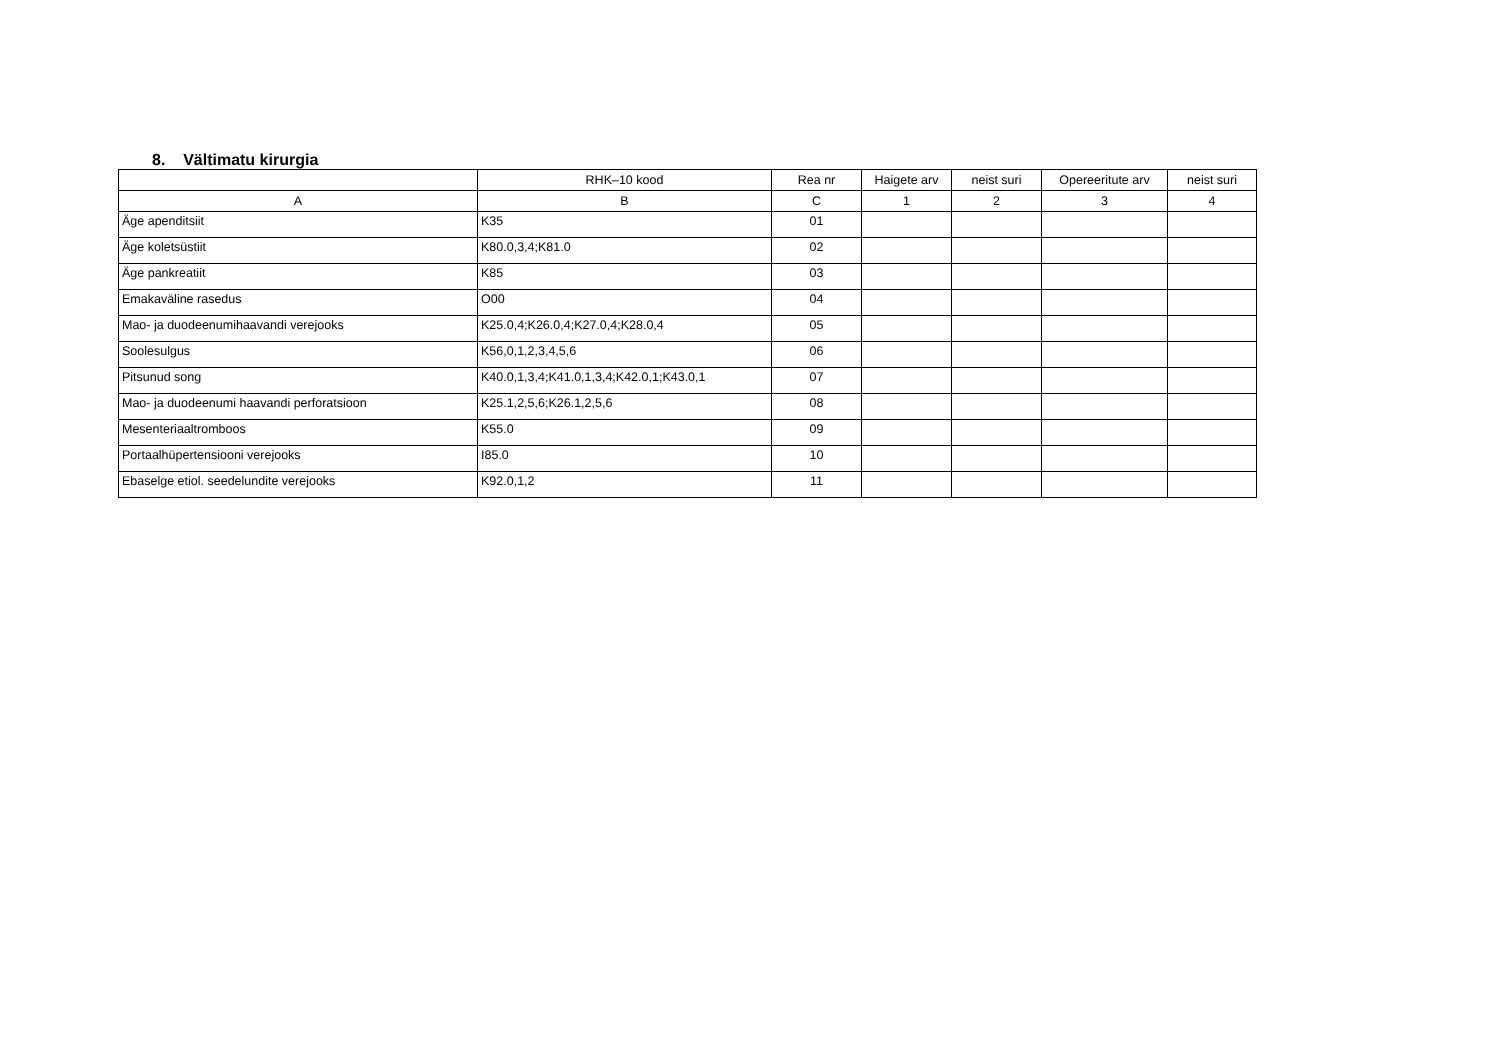8. Vältimatu kirurgia
| | RHK–10 kood | Rea nr | Haigete arv | neist suri | Opereeritute arv | neist suri |
| --- | --- | --- | --- | --- | --- | --- |
| A | B | C | 1 | 2 | 3 | 4 |
| Äge apenditsiit | K35 | 01 | | | | |
| Äge koletsüstiit | K80.0,3,4;K81.0 | 02 | | | | |
| Äge pankreatiit | K85 | 03 | | | | |
| Emakaväline rasedus | O00 | 04 | | | | |
| Mao- ja duodeenumihaavandi verejooks | K25.0,4;K26.0,4;K27.0,4;K28.0,4 | 05 | | | | |
| Soolesulgus | K56,0,1,2,3,4,5,6 | 06 | | | | |
| Pitsunud song | K40.0,1,3,4;K41.0,1,3,4;K42.0,1;K43.0,1 | 07 | | | | |
| Mao- ja duodeenumi haavandi perforatsioon | K25.1,2,5,6;K26.1,2,5,6 | 08 | | | | |
| Mesenteriaaltromboos | K55.0 | 09 | | | | |
| Portaalhüpertensiooni verejooks | I85.0 | 10 | | | | |
| Ebaselge etiol. seedelundite verejooks | K92.0,1,2 | 11 | | | | |